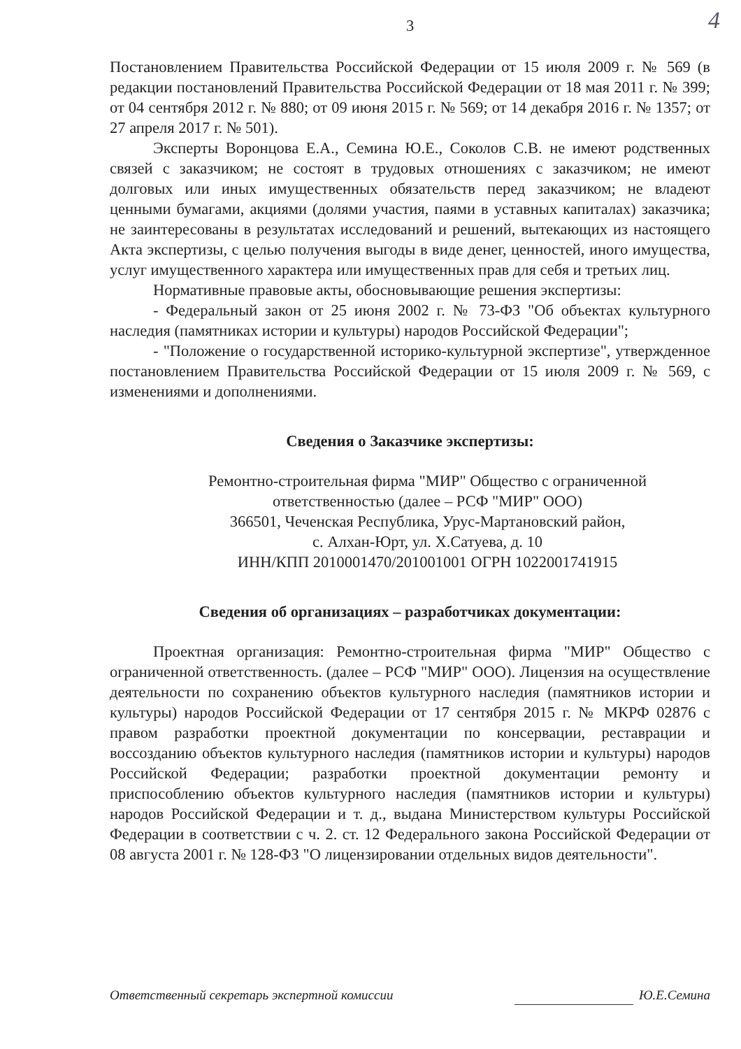4
3
Постановлением Правительства Российской Федерации от 15 июля 2009 г. № 569 (в редакции постановлений Правительства Российской Федерации от 18 мая 2011 г. № 399; от 04 сентября 2012 г. № 880; от 09 июня 2015 г. № 569; от 14 декабря 2016 г. № 1357; от 27 апреля 2017 г. № 501).
Эксперты Воронцова Е.А., Семина Ю.Е., Соколов С.В. не имеют родственных связей с заказчиком; не состоят в трудовых отношениях с заказчиком; не имеют долговых или иных имущественных обязательств перед заказчиком; не владеют ценными бумагами, акциями (долями участия, паями в уставных капиталах) заказчика; не заинтересованы в результатах исследований и решений, вытекающих из настоящего Акта экспертизы, с целью получения выгоды в виде денег, ценностей, иного имущества, услуг имущественного характера или имущественных прав для себя и третьих лиц.
Нормативные правовые акты, обосновывающие решения экспертизы:
- Федеральный закон от 25 июня 2002 г. № 73-ФЗ "Об объектах культурного наследия (памятниках истории и культуры) народов Российской Федерации";
- "Положение о государственной историко-культурной экспертизе", утвержденное постановлением Правительства Российской Федерации от 15 июля 2009 г. № 569, с изменениями и дополнениями.
Сведения о Заказчике экспертизы:
Ремонтно-строительная фирма "МИР" Общество с ограниченной
ответственностью (далее – РСФ "МИР" ООО)
366501, Чеченская Республика, Урус-Мартановский район,
с. Алхан-Юрт, ул. Х.Сатуева, д. 10
ИНН/КПП 2010001470/201001001 ОГРН 1022001741915
Сведения об организациях – разработчиках документации:
Проектная организация: Ремонтно-строительная фирма "МИР" Общество с ограниченной ответственность. (далее – РСФ "МИР" ООО). Лицензия на осуществление деятельности по сохранению объектов культурного наследия (памятников истории и культуры) народов Российской Федерации от 17 сентября 2015 г. № МКРФ 02876 с правом разработки проектной документации по консервации, реставрации и воссозданию объектов культурного наследия (памятников истории и культуры) народов Российской Федерации; разработки проектной документации ремонту и приспособлению объектов культурного наследия (памятников истории и культуры) народов Российской Федерации и т. д., выдана Министерством культуры Российской Федерации в соответствии с ч. 2. ст. 12 Федерального закона Российской Федерации от 08 августа 2001 г. № 128-ФЗ "О лицензировании отдельных видов деятельности".
Ответственный секретарь экспертной комиссии Ю.Е.Семина